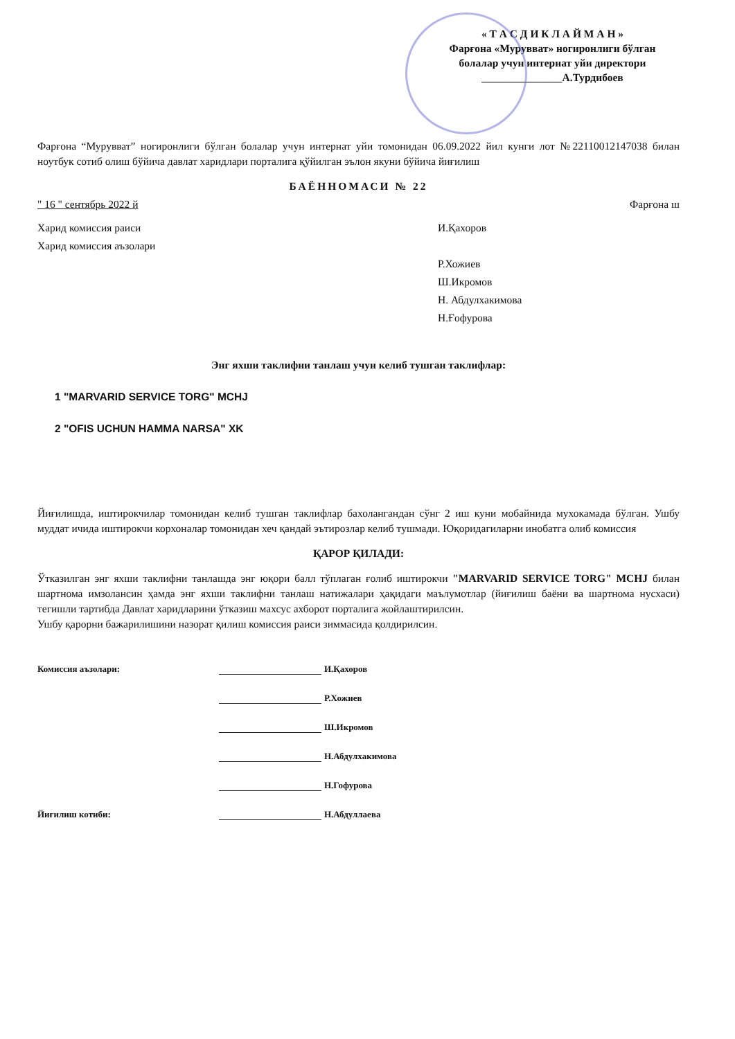« Т А С Д И К Л А Й М А Н »
Фарғона «Мурувват» ногиронлиги бўлган
болалар учун интернат уйи директори
_______________А.Турдибоев
Фарғона “Мурувват” ногиронлиги бўлган болалар учун интернат уйи томонидан 06.09.2022 йил кунги лот №22110012147038 билан ноутбук сотиб олиш бўйича давлат харидлари порталига қўйилган эълон якуни бўйича йиғилиш
БАЁННОМАСИ № 22
" 16 " сентябрь 2022 й Фарғона ш
Харид комиссия раиси И.Қахоров
Харид комиссия аъзолари
Р.Хожиев
Ш.Икромов
Н. Абдулхакимова
Н.Ғофурова
Энг яхши таклифни танлаш учун келиб тушган таклифлар:
1 "MARVARID SERVICE TORG" MCHJ
2 "OFIS UCHUN HAMMA NARSA" XK
Йиғилишда, иштирокчилар томонидан келиб тушган таклифлар бахолангандан сўнг 2 иш куни мобайнида мухокамада бўлган. Ушбу муддат ичида иштирокчи корхоналар томонидан хеч қандай эътирозлар келиб тушмади. Юқоридагиларни инобатга олиб комиссия
ҚАРОР ҚИЛАДИ:
Ўтказилган энг яхши таклифни танлашда энг юқори балл тўплаган ғолиб иштирокчи "MARVARID SERVICE TORG" MCHJ билан шартнома имзолансин ҳамда энг яхши таклифни танлаш натижалари ҳақидаги маълумотлар (йиғилиш баёни ва шартнома нусхаси) тегишли тартибда Давлат харидларини ўтказиш махсус ахборот порталига жойлаштирилсин.
Ушбу қарорни бажарилишини назорат қилиш комиссия раиси зиммасида қолдирилсин.
Комиссия аъзолари: И.Қахоров
Р.Хожиев
Ш.Икромов
Н.Абдулхакимова
Н.Гофурова
Йиғилиш котиби: Н.Абдуллаева